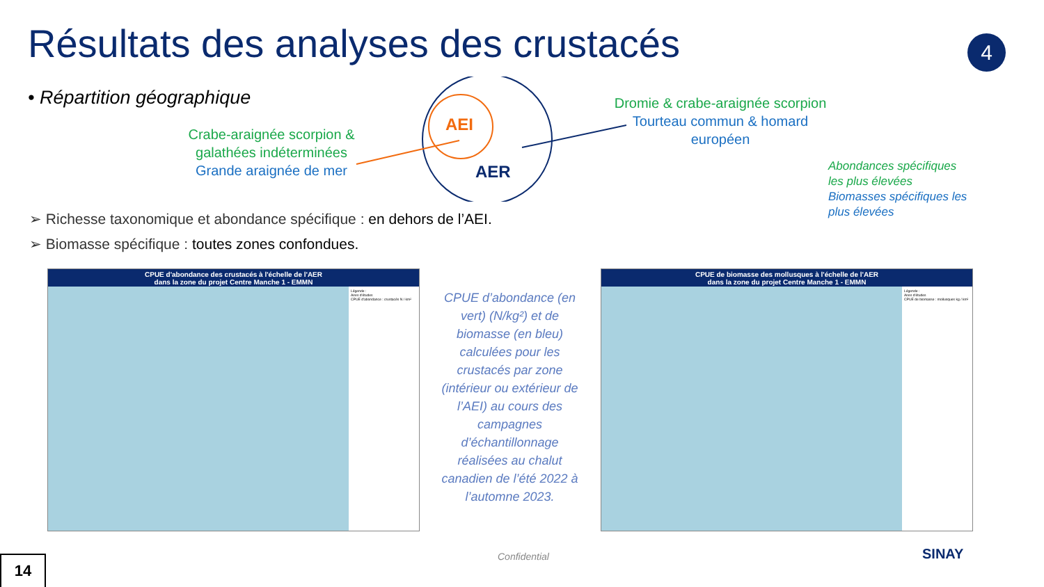Résultats des analyses des crustacés
4
• Répartition géographique
Crabe-araignée scorpion & galathées indéterminées
Grande araignée de mer
AEI
AER
Dromie & crabe-araignée scorpion
Tourteau commun & homard européen
Abondances spécifiques les plus élevées
Biomasses spécifiques les plus élevées
➢ Richesse taxonomique et abondance spécifique : en dehors de l’AEI.
➢ Biomasse spécifique : toutes zones confondues.
CPUE d'abondance des crustacés à l'échelle de l'AER
dans la zone du projet Centre Manche 1 - EMMN
Légende :
Aires d'études
CPUE d'abondance : crustacés N / km²
CPUE de biomasse des mollusques à l'échelle de l'AER
dans la zone du projet Centre Manche 1 - EMMN
Légende :
Aires d'études
CPUE de biomasse : mollusques kg / km²
CPUE d’abondance (en vert) (N/kg²) et de biomasse (en bleu) calculées pour les crustacés par zone (intérieur ou extérieur de l’AEI) au cours des campagnes d’échantillonnage réalisées au chalut canadien de l’été 2022 à l’automne 2023.
14 Confidential SINAY